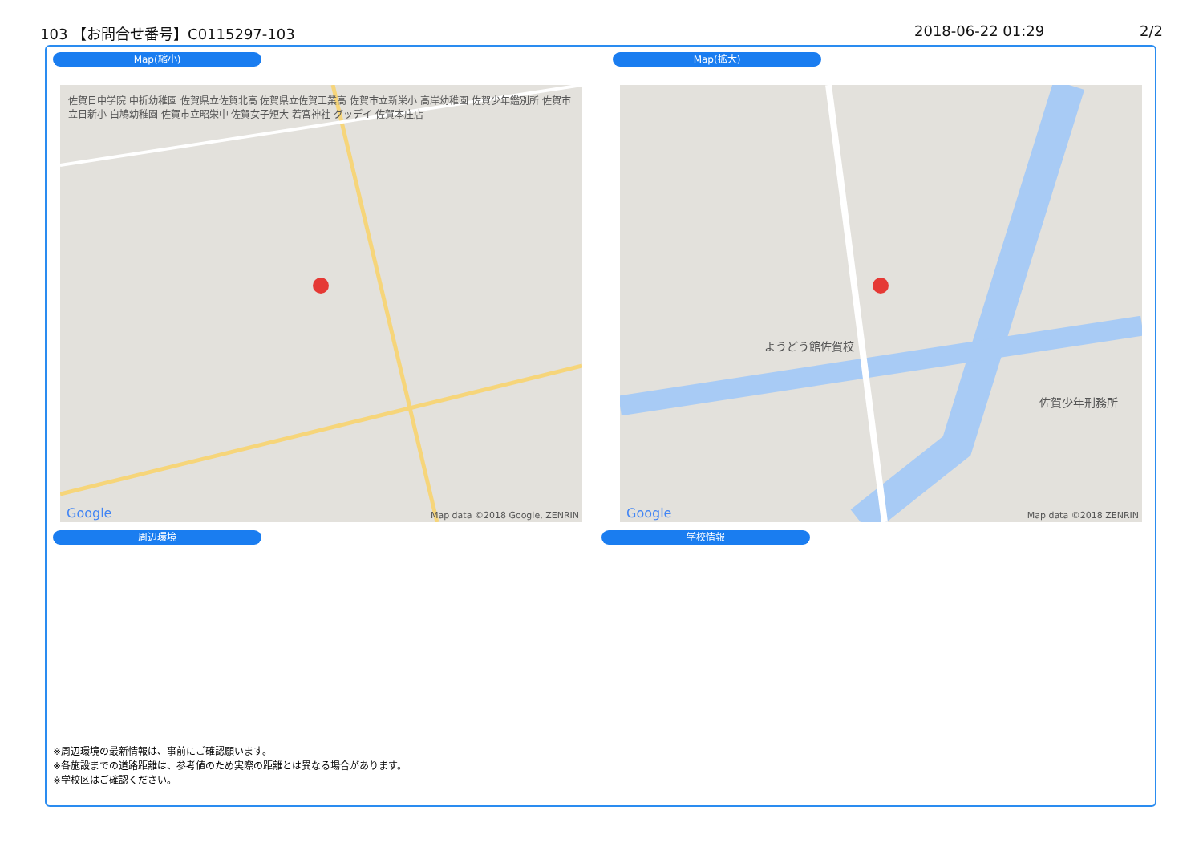103 【お問合せ番号】C0115297-103 2018-06-22 01:29 2/2
Map(縮小) Map(拡大)
佐賀日中学院 中折幼稚園 佐賀県立佐賀北高 佐賀県立佐賀工業高 佐賀市立新栄小 高岸幼稚園 佐賀少年鑑別所 佐賀市立日新小 白鳩幼稚園 佐賀市立昭栄中 佐賀女子短大 若宮神社 グッデイ 佐賀本庄店
Map data ©2018 Google, ZENRIN Google
ようどう館佐賀校
佐賀少年刑務所
Map data ©2018 ZENRIN Google
周辺環境 学校情報
※周辺環境の最新情報は、事前にご確認願います。
※各施設までの道路距離は、参考値のため実際の距離とは異なる場合があります。
※学校区はご確認ください。